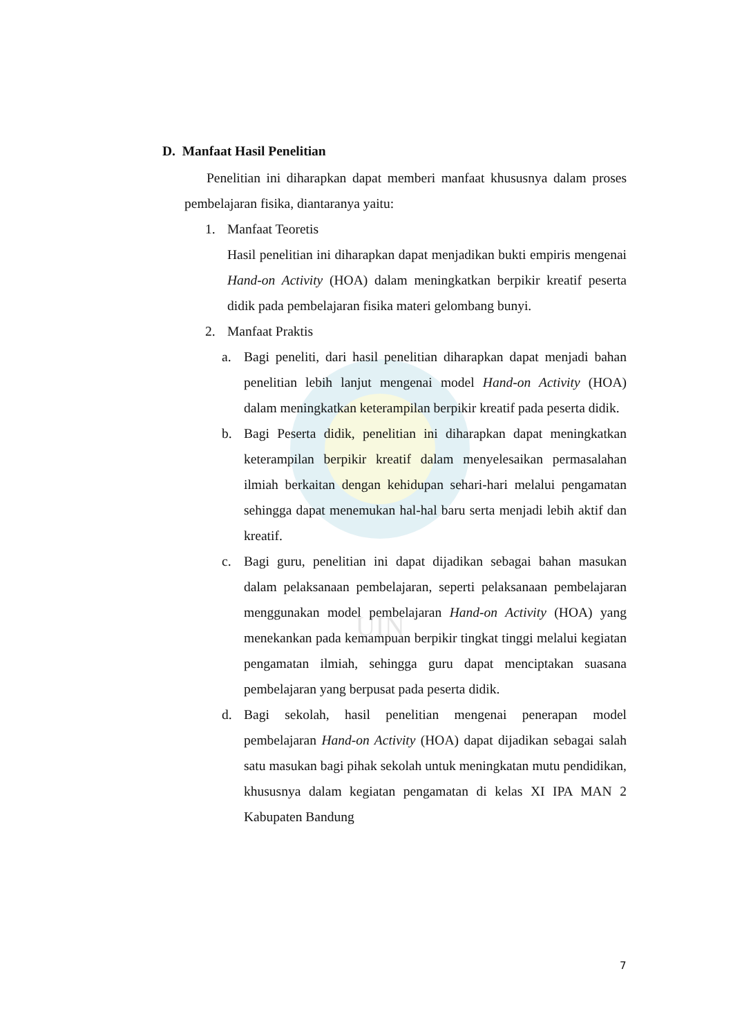UIN
D. Manfaat Hasil Penelitian
Penelitian ini diharapkan dapat memberi manfaat khususnya dalam proses pembelajaran fisika, diantaranya yaitu:
1. Manfaat Teoretis
Hasil penelitian ini diharapkan dapat menjadikan bukti empiris mengenai Hand-on Activity (HOA) dalam meningkatkan berpikir kreatif peserta didik pada pembelajaran fisika materi gelombang bunyi.
2. Manfaat Praktis
a. Bagi peneliti, dari hasil penelitian diharapkan dapat menjadi bahan penelitian lebih lanjut mengenai model Hand-on Activity (HOA) dalam meningkatkan keterampilan berpikir kreatif pada peserta didik.
b. Bagi Peserta didik, penelitian ini diharapkan dapat meningkatkan keterampilan berpikir kreatif dalam menyelesaikan permasalahan ilmiah berkaitan dengan kehidupan sehari-hari melalui pengamatan sehingga dapat menemukan hal-hal baru serta menjadi lebih aktif dan kreatif.
c. Bagi guru, penelitian ini dapat dijadikan sebagai bahan masukan dalam pelaksanaan pembelajaran, seperti pelaksanaan pembelajaran menggunakan model pembelajaran Hand-on Activity (HOA) yang menekankan pada kemampuan berpikir tingkat tinggi melalui kegiatan pengamatan ilmiah, sehingga guru dapat menciptakan suasana pembelajaran yang berpusat pada peserta didik.
d. Bagi sekolah, hasil penelitian mengenai penerapan model pembelajaran Hand-on Activity (HOA) dapat dijadikan sebagai salah satu masukan bagi pihak sekolah untuk meningkatan mutu pendidikan, khususnya dalam kegiatan pengamatan di kelas XI IPA MAN 2 Kabupaten Bandung
7